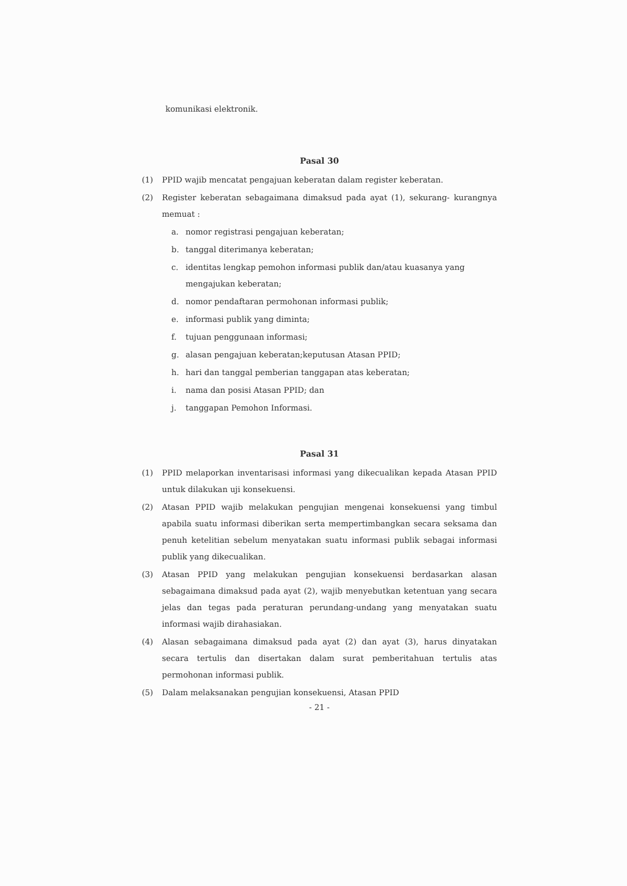komunikasi elektronik.
Pasal 30
(1) PPID wajib mencatat pengajuan keberatan dalam register keberatan.
(2) Register keberatan sebagaimana dimaksud pada ayat (1), sekurang- kurangnya memuat :
a. nomor registrasi pengajuan keberatan;
b. tanggal diterimanya keberatan;
c. identitas lengkap pemohon informasi publik dan/atau kuasanya yang mengajukan keberatan;
d. nomor pendaftaran permohonan informasi publik;
e. informasi publik yang diminta;
f. tujuan penggunaan informasi;
g. alasan pengajuan keberatan;keputusan Atasan PPID;
h. hari dan tanggal pemberian tanggapan atas keberatan;
i. nama dan posisi Atasan PPID; dan
j. tanggapan Pemohon Informasi.
Pasal 31
(1) PPID melaporkan inventarisasi informasi yang dikecualikan kepada Atasan PPID untuk dilakukan uji konsekuensi.
(2) Atasan PPID wajib melakukan pengujian mengenai konsekuensi yang timbul apabila suatu informasi diberikan serta mempertimbangkan secara seksama dan penuh ketelitian sebelum menyatakan suatu informasi publik sebagai informasi publik yang dikecualikan.
(3) Atasan PPID yang melakukan pengujian konsekuensi berdasarkan alasan sebagaimana dimaksud pada ayat (2), wajib menyebutkan ketentuan yang secara jelas dan tegas pada peraturan perundang-undang yang menyatakan suatu informasi wajib dirahasiakan.
(4) Alasan sebagaimana dimaksud pada ayat (2) dan ayat (3), harus dinyatakan secara tertulis dan disertakan dalam surat pemberitahuan tertulis atas permohonan informasi publik.
(5) Dalam melaksanakan pengujian konsekuensi, Atasan PPID
- 21 -